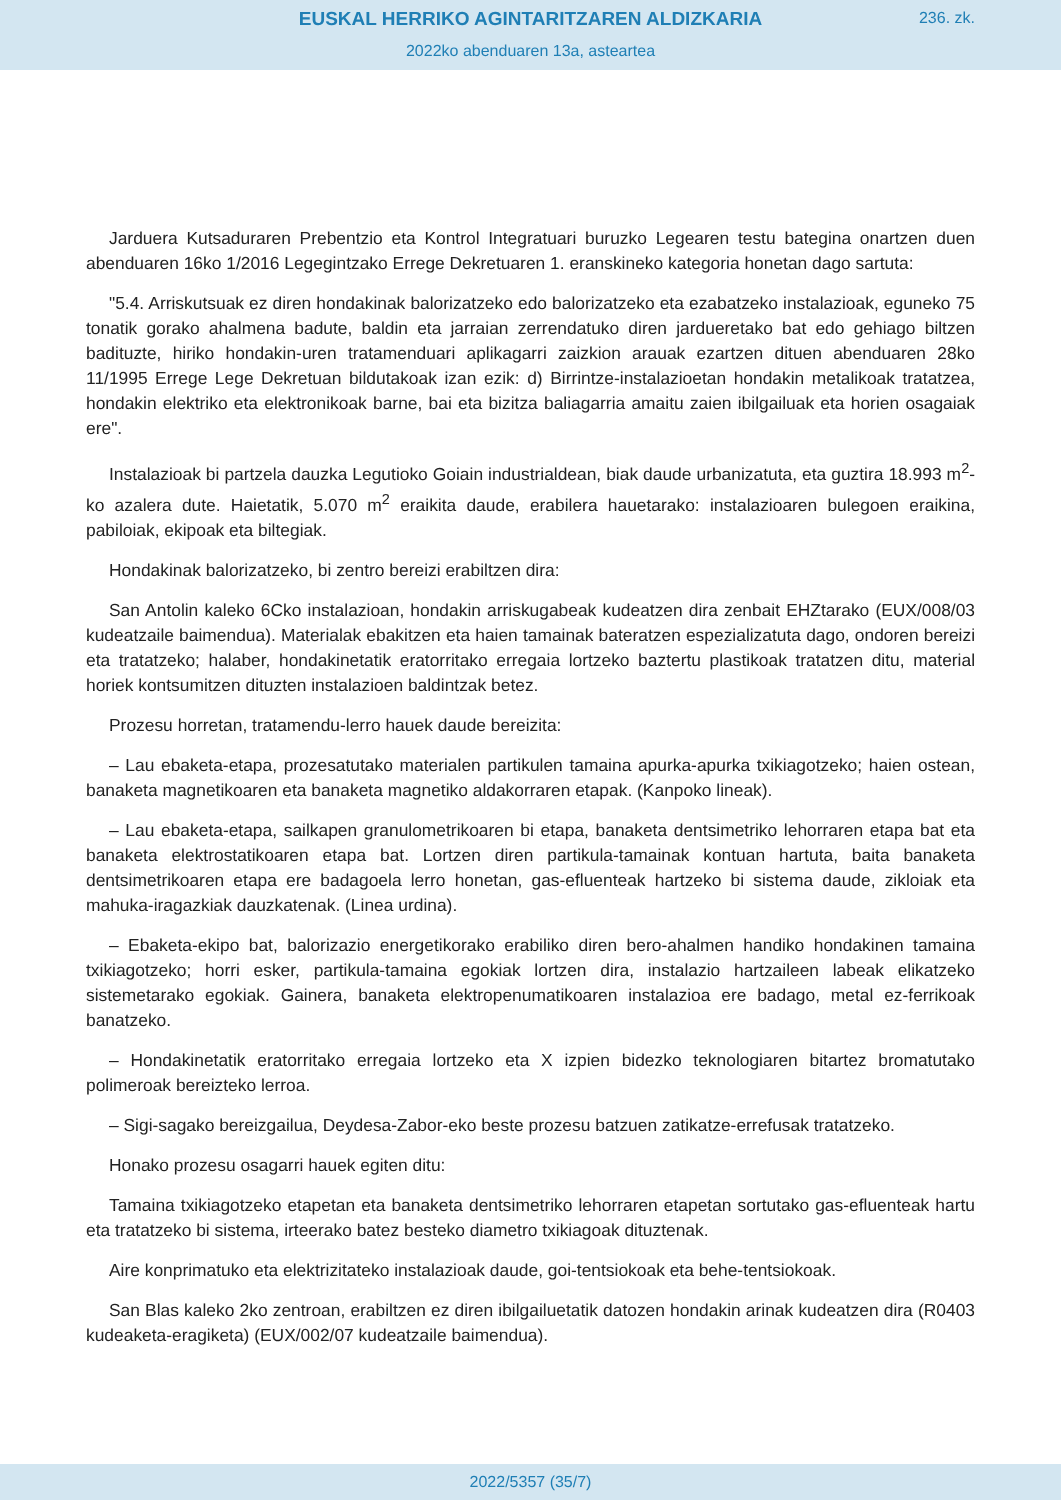EUSKAL HERRIKO AGINTARITZAREN ALDIZKARIA
236. zk.
2022ko abenduaren 13a, asteartea
Jarduera Kutsaduraren Prebentzio eta Kontrol Integratuari buruzko Legearen testu bategina onartzen duen abenduaren 16ko 1/2016 Legegintzako Errege Dekretuaren 1. eranskineko kategoria honetan dago sartuta:
"5.4. Arriskutsuak ez diren hondakinak balorizatzeko edo balorizatzeko eta ezabatzeko instalazioak, eguneko 75 tonatik gorako ahalmena badute, baldin eta jarraian zerrendatuko diren jardueretako bat edo gehiago biltzen badituzte, hiriko hondakin-uren tratamenduari aplikagarri zaizkion arauak ezartzen dituen abenduaren 28ko 11/1995 Errege Lege Dekretuan bildutakoak izan ezik: d) Birrintze-instalazioetan hondakin metalikoak tratatzea, hondakin elektriko eta elektronikoak barne, bai eta bizitza baliagarria amaitu zaien ibilgailuak eta horien osagaiak ere".
Instalazioak bi partzela dauzka Legutioko Goiain industrialdean, biak daude urbanizatuta, eta guztira 18.993 m<sup>2</sup>-ko azalera dute. Haietatik, 5.070 m<sup>2</sup> eraikita daude, erabilera hauetarako: instalazioaren bulegoen eraikina, pabiloiak, ekipoak eta biltegiak.
Hondakinak balorizatzeko, bi zentro bereizi erabiltzen dira:
San Antolin kaleko 6Cko instalazioan, hondakin arriskugabeak kudeatzen dira zenbait EHZtarako (EUX/008/03 kudeatzaile baimendua). Materialak ebakitzen eta haien tamainak bateratzen espezializatuta dago, ondoren bereizi eta tratatzeko; halaber, hondakinetatik eratorritako erregaia lortzeko baztertu plastikoak tratatzen ditu, material horiek kontsumitzen dituzten instalazioen baldintzak betez.
Prozesu horretan, tratamendu-lerro hauek daude bereizita:
– Lau ebaketa-etapa, prozesatutako materialen partikulen tamaina apurka-apurka txikiagotzeko; haien ostean, banaketa magnetikoaren eta banaketa magnetiko aldakorraren etapak. (Kanpoko lineak).
– Lau ebaketa-etapa, sailkapen granulometrikoaren bi etapa, banaketa dentsimetriko lehorraren etapa bat eta banaketa elektrostatikoaren etapa bat. Lortzen diren partikula-tamainak kontuan hartuta, baita banaketa dentsimetrikoaren etapa ere badagoela lerro honetan, gas-efluenteak hartzeko bi sistema daude, zikloiak eta mahuka-iragazkiak dauzkatenak. (Linea urdina).
– Ebaketa-ekipo bat, balorizazio energetikorako erabiliko diren bero-ahalmen handiko hondakinen tamaina txikiagotzeko; horri esker, partikula-tamaina egokiak lortzen dira, instalazio hartzaileen labeak elikatzeko sistemetarako egokiak. Gainera, banaketa elektropenumatikoaren instalazioa ere badago, metal ez-ferrikoak banatzeko.
– Hondakinetatik eratorritako erregaia lortzeko eta X izpien bidezko teknologiaren bitartez bromatutako polimeroak bereizteko lerroa.
– Sigi-sagako bereizgailua, Deydesa-Zabor-eko beste prozesu batzuen zatikatze-errefusak tratatzeko.
Honako prozesu osagarri hauek egiten ditu:
Tamaina txikiagotzeko etapetan eta banaketa dentsimetriko lehorraren etapetan sortutako gas-efluenteak hartu eta tratatzeko bi sistema, irteerako batez besteko diametro txikiagoak dituztenak.
Aire konprimatuko eta elektrizitateko instalazioak daude, goi-tentsiokoak eta behe-tentsiokoak.
San Blas kaleko 2ko zentroan, erabiltzen ez diren ibilgailuetatik datozen hondakin arinak kudeatzen dira (R0403 kudeaketa-eragiketa) (EUX/002/07 kudeatzaile baimendua).
2022/5357 (35/7)